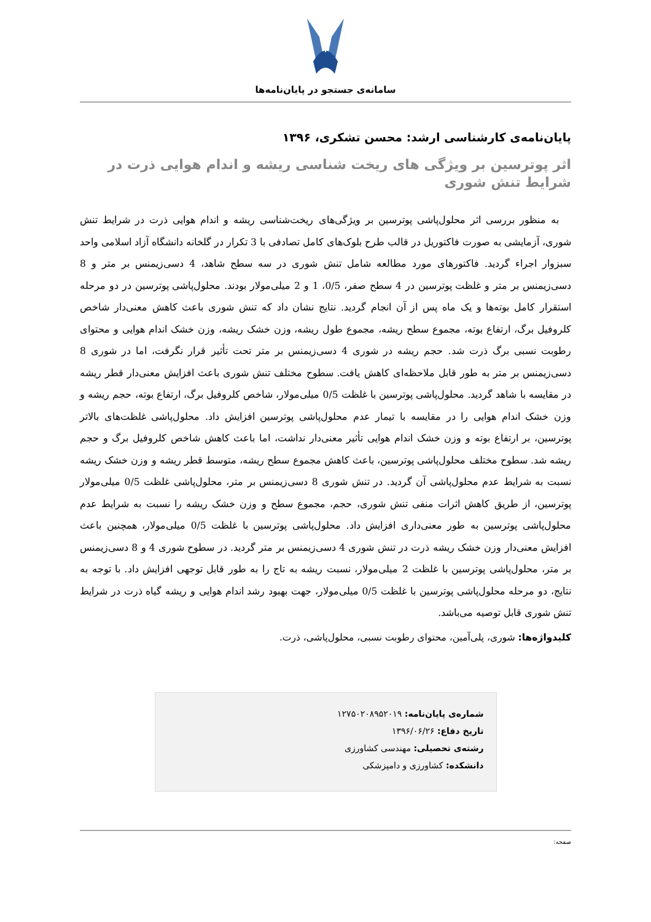سامانه‌ی جستجو در پایان‌نامه‌ها
پایان‌نامه‌ی کارشناسی ارشد: محسن تشکری، ۱۳۹۶
اثر پوترسین بر ویژگی های ریخت شناسی ریشه و اندام هوایی ذرت در شرایط تنش شوری
به منظور بررسی اثر محلول‌پاشی پوترسین بر ویژگی‌های ریخت‌شناسی ریشه و اندام هوایی ذرت در شرایط تنش شوری، آزمایشی به صورت فاکتوریل در قالب طرح بلوک‌های کامل تصادفی با 3 تکرار در گلخانه دانشگاه آزاد اسلامی واحد سبزوار اجراء گردید. فاکتورهای مورد مطالعه شامل تنش شوری در سه سطح شاهد، 4 دسی‌زیمنس بر متر و 8 دسی‌زیمنس بر متر و غلظت پوترسین در 4 سطح صفر، 0/5، 1 و 2 میلی‌مولار بودند. محلول‌پاشی پوترسین در دو مرحله استقرار کامل بوته‌ها و یک ماه پس از آن انجام گردید. نتایج نشان داد که تنش شوری باعث کاهش معنی‌دار شاخص کلروفیل برگ، ارتفاع بوته، مجموع سطح ریشه، مجموع طول ریشه، وزن خشک ریشه، وزن خشک اندام هوایی و محتوای رطوبت نسبی برگ ذرت شد. حجم ریشه در شوری 4 دسی‌زیمنس بر متر تحت تأثیر قرار نگرفت، اما در شوری 8 دسی‌زیمنس بر متر به طور قابل ملاحظه‌ای کاهش یافت. سطوح مختلف تنش شوری باعث افزایش معنی‌دار قطر ریشه در مقایسه با شاهد گردید. محلول‌پاشی پوترسین با غلظت 0/5 میلی‌مولار، شاخص کلروفیل برگ، ارتفاع بوته، حجم ریشه و وزن خشک اندام هوایی را در مقایسه با تیمار عدم محلول‌پاشی پوترسین افزایش داد. محلول‌پاشی غلظت‌های بالاتر پوترسین، بر ارتفاع بوته و وزن خشک اندام هوایی تأثیر معنی‌دار نداشت، اما باعث کاهش شاخص کلروفیل برگ و حجم ریشه شد. سطوح مختلف محلول‌پاشی پوترسین، باعث کاهش مجموع سطح ریشه، متوسط قطر ریشه و وزن خشک ریشه نسبت به شرایط عدم محلول‌پاشی آن گردید. در تنش شوری 8 دسی‌زیمنس بر متر، محلول‌پاشی غلظت 0/5 میلی‌مولار پوترسین، از طریق کاهش اثرات منفی تنش شوری، حجم، مجموع سطح و وزن خشک ریشه را نسبت به شرایط عدم محلول‌پاشی پوترسین به طور معنی‌داری افزایش داد. محلول‌پاشی پوترسین با غلظت 0/5 میلی‌مولار، همچنین باعث افزایش معنی‌دار وزن خشک ریشه ذرت در تنش شوری 4 دسی‌زیمنس بر متر گردید. در سطوح شوری 4 و 8 دسی‌زیمنس بر متر، محلول‌پاشی پوترسین با غلظت 2 میلی‌مولار، نسبت ریشه به تاج را به طور قابل توجهی افزایش داد. با توجه به نتایج، دو مرحله محلول‌پاشی پوترسین با غلظت 0/5 میلی‌مولار، جهت بهبود رشد اندام هوایی و ریشه گیاه ذرت در شرایط تنش شوری قابل توصیه می‌باشد.
کلیدواژه‌ها: شوری، پلی‌آمین، محتوای رطوبت نسبی، محلول‌پاشی، ذرت.
شماره‌ی پایان‌نامه: ۱۲۷۵۰۲۰۸۹۵۲۰۱۹
تاریخ دفاع: ۱۳۹۶/۰۶/۲۶
رشته‌ی تحصیلی: مهندسی کشاورزی
دانشکده: کشاورزی و دامپزشکی
صفحه: